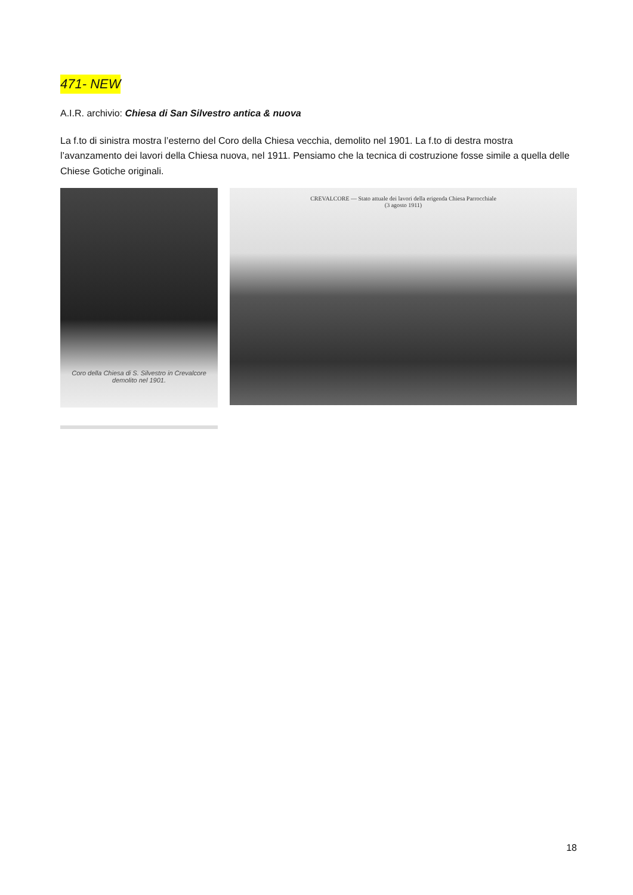471- NEW
A.I.R. archivio: Chiesa di San Silvestro antica & nuova
La f.to di sinistra mostra l’esterno del Coro della Chiesa vecchia, demolito nel 1901. La f.to di destra mostra l’avanzamento dei lavori della Chiesa nuova, nel 1911. Pensiamo che la tecnica di costruzione fosse simile a quella delle Chiese Gotiche originali.
Coro della Chiesa di S. Silvestro in Crevalcore
demolito nel 1901.
CREVALCORE — Stato attuale dei lavori della erigenda Chiesa Parrocchiale
(3 agosto 1911)
18